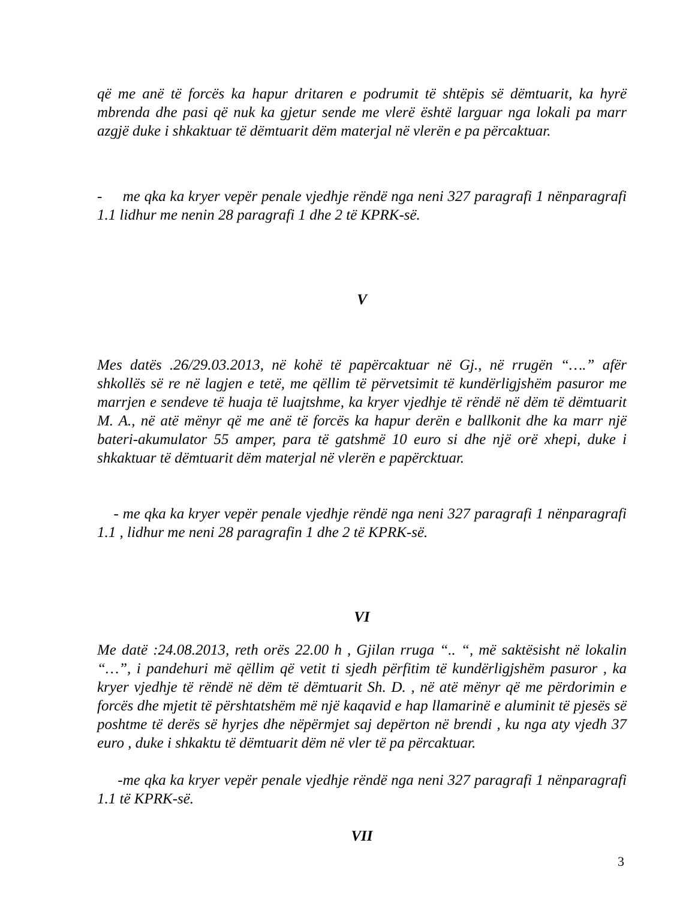që me anë të forcës ka hapur dritaren e podrumit të shtëpis së dëmtuarit, ka hyrë mbrenda dhe pasi që nuk ka gjetur sende me vlerë është larguar nga lokali pa marr azgjë duke i shkaktuar të dëmtuarit dëm materjal në vlerën e pa përcaktuar.
- me qka ka kryer vepër penale vjedhje rëndë nga neni 327 paragrafi 1 nënparagrafi 1.1 lidhur me nenin 28 paragrafi 1 dhe 2 të KPRK-së.
V
Mes datës .26/29.03.2013, në kohë të papërcaktuar në Gj., në rrugën “….” afër shkollës së re në lagjen e tetë, me qëllim të përvetsimit të kundërligjshëm pasuror me marrjen e sendeve të huaja të luajtshme, ka kryer vjedhje të rëndë në dëm të dëmtuarit M. A., në atë mënyr që me anë të forcës ka hapur derën e ballkonit dhe ka marr një bateri-akumulator 55 amper, para të gatshmë 10 euro si dhe një orë xhepi, duke i shkaktuar të dëmtuarit dëm materjal në vlerën e papërcktuar.
- me qka ka kryer vepër penale vjedhje rëndë nga neni 327 paragrafi 1 nënparagrafi 1.1 , lidhur me neni 28 paragrafin 1 dhe 2 të KPRK-së.
VI
Me datë :24.08.2013, reth orës 22.00 h , Gjilan rruga “.. “, më saktësisht në lokalin “…”, i pandehuri më qëllim që vetit ti sjedh përfitim të kundërligjshëm pasuror , ka kryer vjedhje të rëndë në dëm të dëmtuarit Sh. D. , në atë mënyr që me përdorimin e forcës dhe mjetit të përshtatshëm më një kaqavid e hap llamarinë e aluminit të pjesës së poshtme të derës së hyrjes dhe nëpërmjet saj depërton në brendi , ku nga aty vjedh 37 euro , duke i shkaktu të dëmtuarit dëm në vler të pa përcaktuar.
-me qka ka kryer vepër penale vjedhje rëndë nga neni 327 paragrafi 1 nënparagrafi 1.1 të KPRK-së.
VII
3